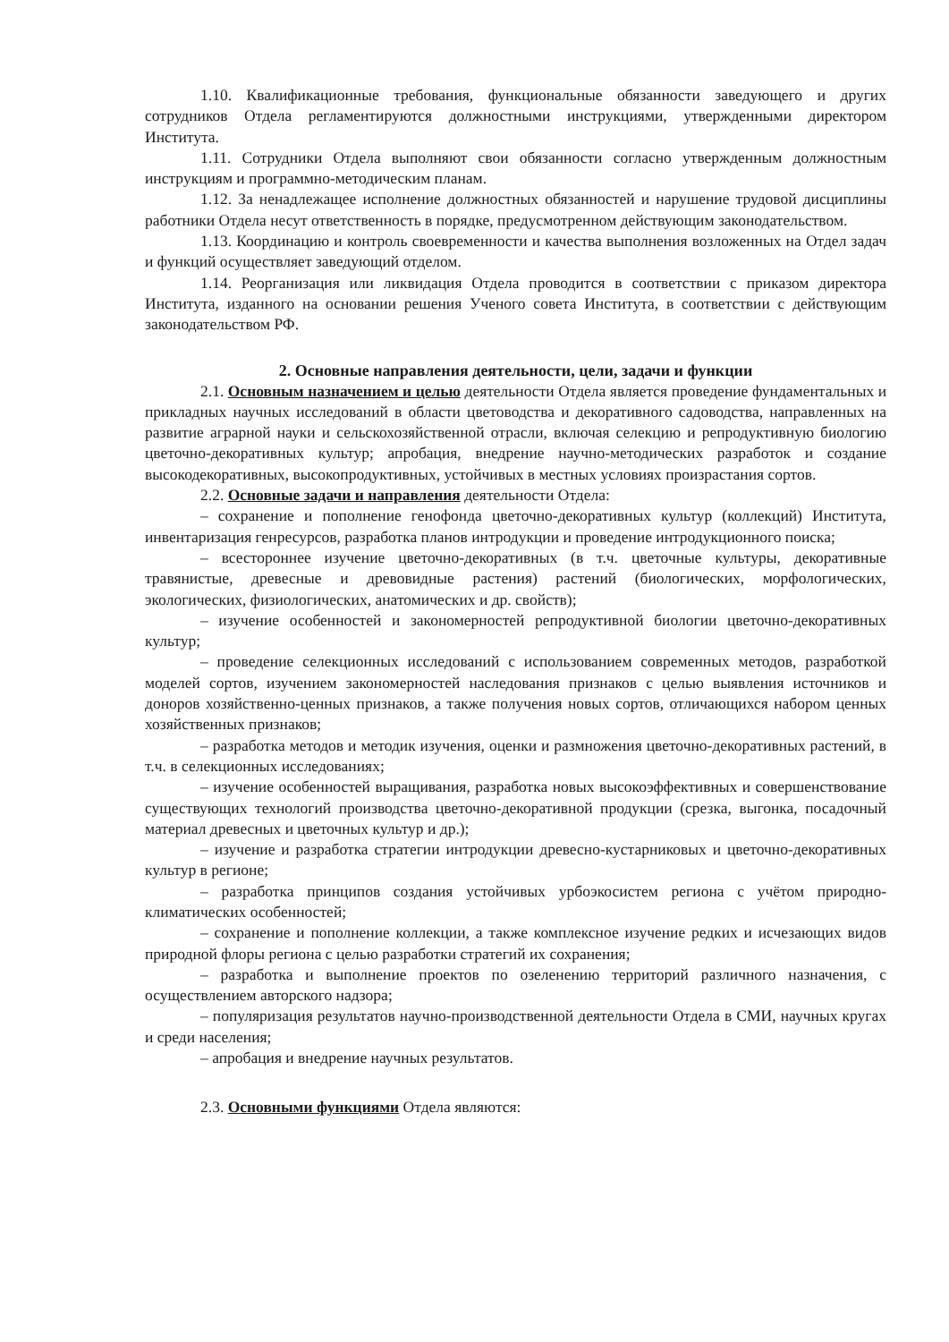1.10. Квалификационные требования, функциональные обязанности заведующего и других сотрудников Отдела регламентируются должностными инструкциями, утвержденными директором Института.
1.11. Сотрудники Отдела выполняют свои обязанности согласно утвержденным должностным инструкциям и программно-методическим планам.
1.12. За ненадлежащее исполнение должностных обязанностей и нарушение трудовой дисциплины работники Отдела несут ответственность в порядке, предусмотренном действующим законодательством.
1.13. Координацию и контроль своевременности и качества выполнения возложенных на Отдел задач и функций осуществляет заведующий отделом.
1.14. Реорганизация или ликвидация Отдела проводится в соответствии с приказом директора Института, изданного на основании решения Ученого совета Института, в соответствии с действующим законодательством РФ.
2. Основные направления деятельности, цели, задачи и функции
2.1. Основным назначением и целью деятельности Отдела является проведение фундаментальных и прикладных научных исследований в области цветоводства и декоративного садоводства, направленных на развитие аграрной науки и сельскохозяйственной отрасли, включая селекцию и репродуктивную биологию цветочно-декоративных культур; апробация, внедрение научно-методических разработок и создание высокодекоративных, высокопродуктивных, устойчивых в местных условиях произрастания сортов.
2.2. Основные задачи и направления деятельности Отдела:
– сохранение и пополнение генофонда цветочно-декоративных культур (коллекций) Института, инвентаризация генресурсов, разработка планов интродукции и проведение интродукционного поиска;
– всестороннее изучение цветочно-декоративных (в т.ч. цветочные культуры, декоративные травянистые, древесные и древовидные растения) растений (биологических, морфологических, экологических, физиологических, анатомических и др. свойств);
– изучение особенностей и закономерностей репродуктивной биологии цветочно-декоративных культур;
– проведение селекционных исследований с использованием современных методов, разработкой моделей сортов, изучением закономерностей наследования признаков с целью выявления источников и доноров хозяйственно-ценных признаков, а также получения новых сортов, отличающихся набором ценных хозяйственных признаков;
– разработка методов и методик изучения, оценки и размножения цветочно-декоративных растений, в т.ч. в селекционных исследованиях;
– изучение особенностей выращивания, разработка новых высокоэффективных и совершенствование существующих технологий производства цветочно-декоративной продукции (срезка, выгонка, посадочный материал древесных и цветочных культур и др.);
– изучение и разработка стратегии интродукции древесно-кустарниковых и цветочно-декоративных культур в регионе;
– разработка принципов создания устойчивых урбоэкосистем региона с учётом природно-климатических особенностей;
– сохранение и пополнение коллекции, а также комплексное изучение редких и исчезающих видов природной флоры региона с целью разработки стратегий их сохранения;
– разработка и выполнение проектов по озеленению территорий различного назначения, с осуществлением авторского надзора;
– популяризация результатов научно-производственной деятельности Отдела в СМИ, научных кругах и среди населения;
– апробация и внедрение научных результатов.
2.3. Основными функциями Отдела являются: